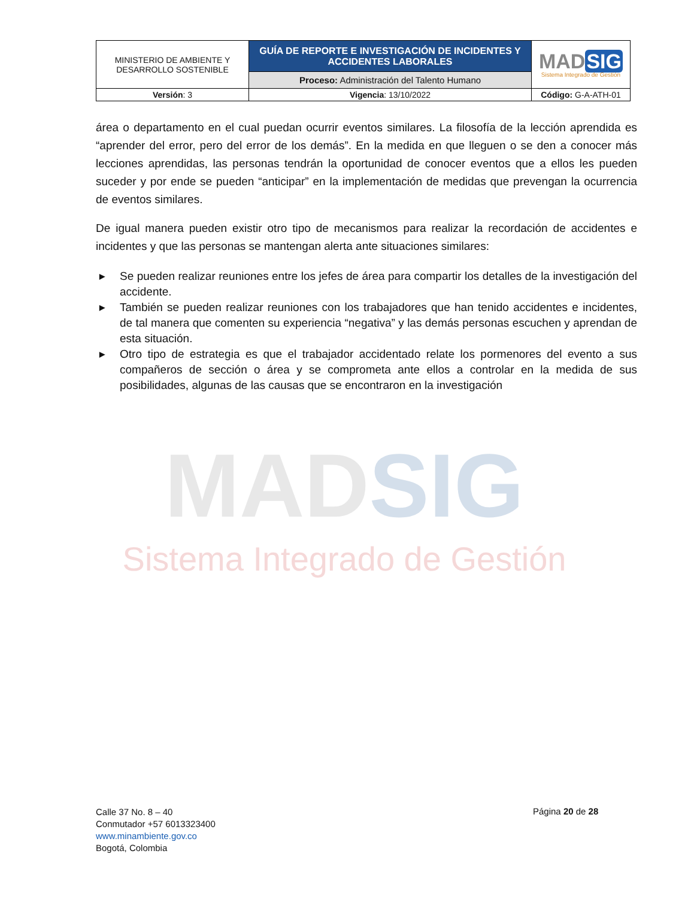MADSIG
Sistema Integrado de Gestión
| MINISTERIO DE AMBIENTE Y DESARROLLO SOSTENIBLE | GUÍA DE REPORTE E INVESTIGACIÓN DE INCIDENTES Y ACCIDENTES LABORALES | MAD SIG Sistema Integrado de Gestión |
| | Proceso: Administración del Talento Humano | |
| Versión : 3 | Vigencia : 13/10/2022 | Código: G-A-ATH-01 |
área o departamento en el cual puedan ocurrir eventos similares. La filosofía de la lección aprendida es “aprender del error, pero del error de los demás”. En la medida en que lleguen o se den a conocer más lecciones aprendidas, las personas tendrán la oportunidad de conocer eventos que a ellos les pueden suceder y por ende se pueden “anticipar” en la implementación de medidas que prevengan la ocurrencia de eventos similares.
De igual manera pueden existir otro tipo de mecanismos para realizar la recordación de accidentes e incidentes y que las personas se mantengan alerta ante situaciones similares:
▶ Se pueden realizar reuniones entre los jefes de área para compartir los detalles de la investigación del accidente.
▶ También se pueden realizar reuniones con los trabajadores que han tenido accidentes e incidentes, de tal manera que comenten su experiencia “negativa” y las demás personas escuchen y aprendan de esta situación.
▶ Otro tipo de estrategia es que el trabajador accidentado relate los pormenores del evento a sus compañeros de sección o área y se comprometa ante ellos a controlar en la medida de sus posibilidades, algunas de las causas que se encontraron en la investigación
Calle 37 No. 8 – 40
Conmutador +57 6013323400
www.minambiente.gov.co
Bogotá, Colombia
Página 20 de 28